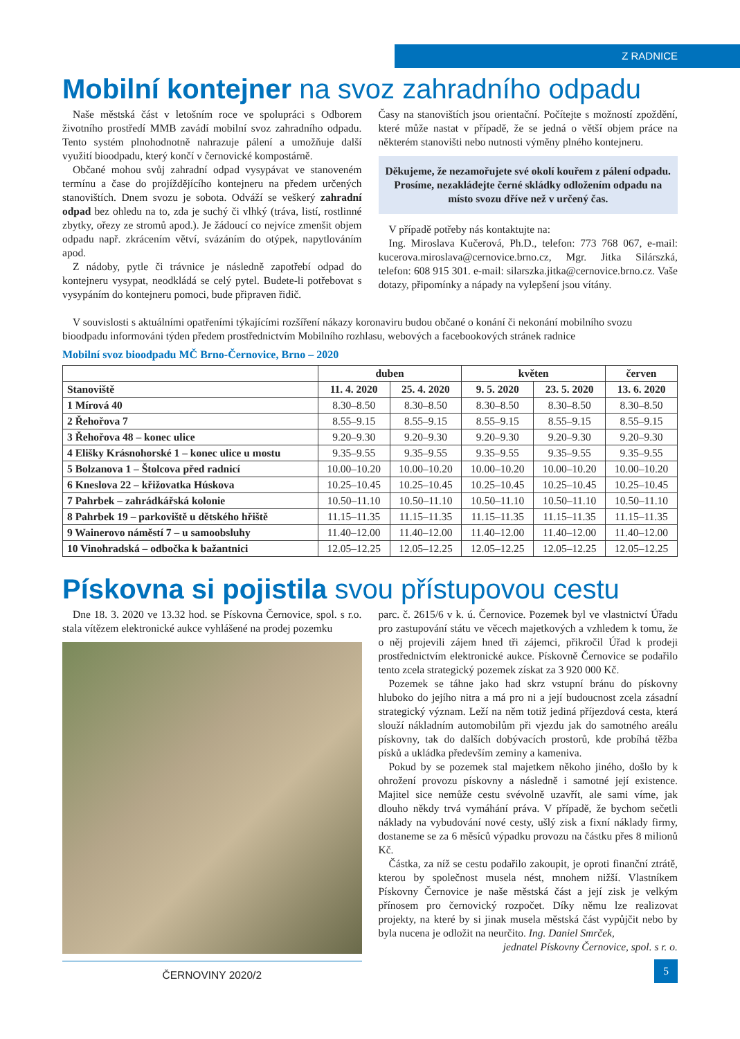Z RADNICE
Mobilní kontejner na svoz zahradního odpadu
Naše městská část v letošním roce ve spolupráci s Odborem životního prostředí MMB zavádí mobilní svoz zahradního odpadu. Tento systém plnohodnotně nahrazuje pálení a umožňuje další využití bioodpadu, který končí v černovické kompostárně.
Občané mohou svůj zahradní odpad vysypávat ve stanoveném termínu a čase do projíždějícího kontejneru na předem určených stanovištích. Dnem svozu je sobota. Odváží se veškerý zahradní odpad bez ohledu na to, zda je suchý či vlhký (tráva, listí, rostlinné zbytky, ořezy ze stromů apod.). Je žádoucí co nejvíce zmenšit objem odpadu např. zkrácením větví, svázáním do otýpek, napytlováním apod.
Z nádoby, pytle či trávnice je následně zapotřebí odpad do kontejneru vysypat, neodkládá se celý pytel. Budete-li potřebovat s vysypáním do kontejneru pomoci, bude připraven řidič.
Časy na stanovištích jsou orientační. Počítejte s možností zpoždění, které může nastat v případě, že se jedná o větší objem práce na některém stanovišti nebo nutnosti výměny plného kontejneru.
Děkujeme, že nezamořujete své okolí kouřem z pálení odpadu. Prosíme, nezakládejte černé skládky odložením odpadu na místo svozu dříve než v určený čas.
V případě potřeby nás kontaktujte na:
Ing. Miroslava Kučerová, Ph.D., telefon: 773 768 067, e-mail: kucerova.miroslava@cernovice.brno.cz, Mgr. Jitka Silárszká, telefon: 608 915 301. e-mail: silarszka.jitka@cernovice.brno.cz. Vaše dotazy, připomínky a nápady na vylepšení jsou vítány.
V souvislosti s aktuálními opatřeními týkajícími rozšíření nákazy koronaviru budou občané o konání či nekonání mobilního svozu bioodpadu informováni týden předem prostřednictvím Mobilního rozhlasu, webových a facebookových stránek radnice
Mobilní svoz bioodpadu MČ Brno-Černovice, Brno – 2020
| | duben | | květen | | červen |
| --- | --- | --- | --- | --- | --- |
| Stanoviště | 11. 4. 2020 | 25. 4. 2020 | 9. 5. 2020 | 23. 5. 2020 | 13. 6. 2020 |
| 1 Mírová 40 | 8.30–8.50 | 8.30–8.50 | 8.30–8.50 | 8.30–8.50 | 8.30–8.50 |
| 2 Řehořova 7 | 8.55–9.15 | 8.55–9.15 | 8.55–9.15 | 8.55–9.15 | 8.55–9.15 |
| 3 Řehořova 48 – konec ulice | 9.20–9.30 | 9.20–9.30 | 9.20–9.30 | 9.20–9.30 | 9.20–9.30 |
| 4 Elišky Krásnohorské 1 – konec ulice u mostu | 9.35–9.55 | 9.35–9.55 | 9.35–9.55 | 9.35–9.55 | 9.35–9.55 |
| 5 Bolzanova 1 – Štolcova před radnicí | 10.00–10.20 | 10.00–10.20 | 10.00–10.20 | 10.00–10.20 | 10.00–10.20 |
| 6 Kneslova 22 – křižovatka Húskova | 10.25–10.45 | 10.25–10.45 | 10.25–10.45 | 10.25–10.45 | 10.25–10.45 |
| 7 Pahrbek – zahrádkářská kolonie | 10.50–11.10 | 10.50–11.10 | 10.50–11.10 | 10.50–11.10 | 10.50–11.10 |
| 8 Pahrbek 19 – parkoviště u dětského hřiště | 11.15–11.35 | 11.15–11.35 | 11.15–11.35 | 11.15–11.35 | 11.15–11.35 |
| 9 Wainerovo náměstí 7 – u samoobsluhy | 11.40–12.00 | 11.40–12.00 | 11.40–12.00 | 11.40–12.00 | 11.40–12.00 |
| 10 Vinohradská – odbočka k bažantnici | 12.05–12.25 | 12.05–12.25 | 12.05–12.25 | 12.05–12.25 | 12.05–12.25 |
Pískovna si pojistila svou přístupovou cestu
Dne 18. 3. 2020 ve 13.32 hod. se Pískovna Černovice, spol. s r.o. stala vítězem elektronické aukce vyhlášené na prodej pozemku
ČERNOVINY 2020/2
parc. č. 2615/6 v k. ú. Černovice. Pozemek byl ve vlastnictví Úřadu pro zastupování státu ve věcech majetkových a vzhledem k tomu, že o něj projevili zájem hned tři zájemci, přikročil Úřad k prodeji prostřednictvím elektronické aukce. Pískovně Černovice se podařilo tento zcela strategický pozemek získat za 3 920 000 Kč.
Pozemek se táhne jako had skrz vstupní bránu do pískovny hluboko do jejího nitra a má pro ni a její budoucnost zcela zásadní strategický význam. Leží na něm totiž jediná příjezdová cesta, která slouží nákladním automobilům při vjezdu jak do samotného areálu pískovny, tak do dalších dobývacích prostorů, kde probíhá těžba písků a ukládka především zeminy a kameniva.
Pokud by se pozemek stal majetkem někoho jiného, došlo by k ohrožení provozu pískovny a následně i samotné její existence. Majitel sice nemůže cestu svévolně uzavřít, ale sami víme, jak dlouho někdy trvá vymáhání práva. V případě, že bychom sečetli náklady na vybudování nové cesty, ušlý zisk a fixní náklady firmy, dostaneme se za 6 měsíců výpadku provozu na částku přes 8 milionů Kč.
Částka, za níž se cestu podařilo zakoupit, je oproti finanční ztrátě, kterou by společnost musela nést, mnohem nižší. Vlastníkem Pískovny Černovice je naše městská část a její zisk je velkým přínosem pro černovický rozpočet. Díky němu lze realizovat projekty, na které by si jinak musela městská část vypůjčit nebo by byla nucena je odložit na neurčito. Ing. Daniel Smrček,
jednatel Pískovny Černovice, spol. s r. o.
5